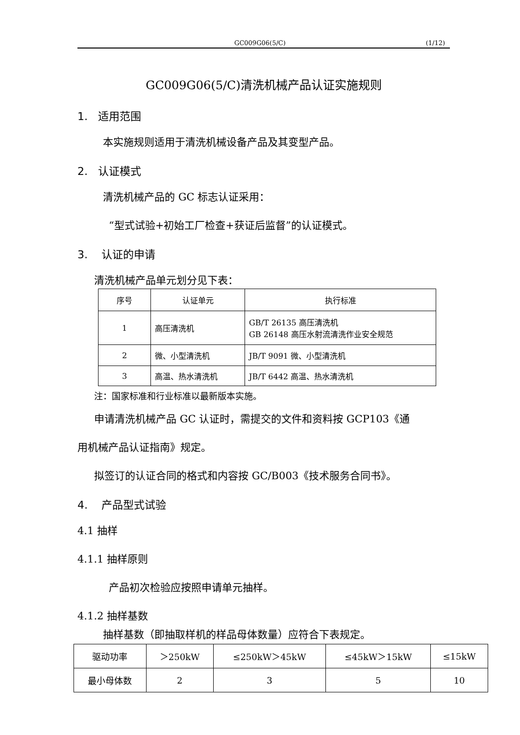GC009G06(5/C) (1/12)
GC009G06(5/C)清洗机械产品认证实施规则
1. 适用范围
本实施规则适用于清洗机械设备产品及其变型产品。
2. 认证模式
清洗机械产品的 GC 标志认证采用：
“型式试验+初始工厂检查+获证后监督”的认证模式。
3. 认证的申请
清洗机械产品单元划分见下表：
| 序号 | 认证单元 | 执行标准 |
| 1 | 高压清洗机 | GB/T 26135 高压清洗机 GB 26148 高压水射流清洗作业安全规范 |
| 2 | 微、小型清洗机 | JB/T 9091 微、小型清洗机 |
| 3 | 高温、热水清洗机 | JB/T 6442 高温、热水清洗机 |
注：国家标准和行业标准以最新版本实施。
申请清洗机械产品 GC 认证时，需提交的文件和资料按 GCP103《通
用机械产品认证指南》规定。
拟签订的认证合同的格式和内容按 GC/B003《技术服务合同书》。
4. 产品型式试验
4.1 抽样
4.1.1 抽样原则
产品初次检验应按照申请单元抽样。
4.1.2 抽样基数
抽样基数（即抽取样机的样品母体数量）应符合下表规定。
| 驱动功率 | ＞250kW | ≤250kW＞45kW | ≤45kW＞15kW | ≤15kW |
| 最小母体数 | 2 | 3 | 5 | 10 |